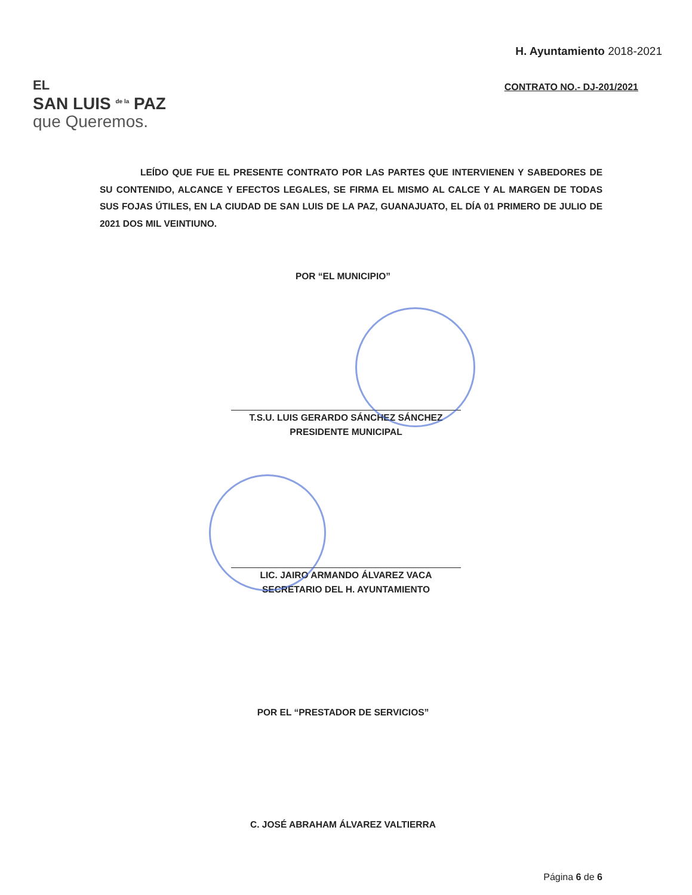EL
SAN LUIS <sup>de la</sup> PAZ
que Queremos.
H. Ayuntamiento 2018-2021
CONTRATO NO.- DJ-201/2021
LEÍDO QUE FUE EL PRESENTE CONTRATO POR LAS PARTES QUE INTERVIENEN Y SABEDORES DE SU CONTENIDO, ALCANCE Y EFECTOS LEGALES, SE FIRMA EL MISMO AL CALCE Y AL MARGEN DE TODAS SUS FOJAS ÚTILES, EN LA CIUDAD DE SAN LUIS DE LA PAZ, GUANAJUATO, EL DÍA 01 PRIMERO DE JULIO DE 2021 DOS MIL VEINTIUNO.
POR “EL MUNICIPIO”
T.S.U. LUIS GERARDO SÁNCHEZ SÁNCHEZ
PRESIDENTE MUNICIPAL
LIC. JAIRO ARMANDO ÁLVAREZ VACA
SECRETARIO DEL H. AYUNTAMIENTO
POR EL “PRESTADOR DE SERVICIOS”
C. JOSÉ ABRAHAM ÁLVAREZ VALTIERRA
Página 6 de 6